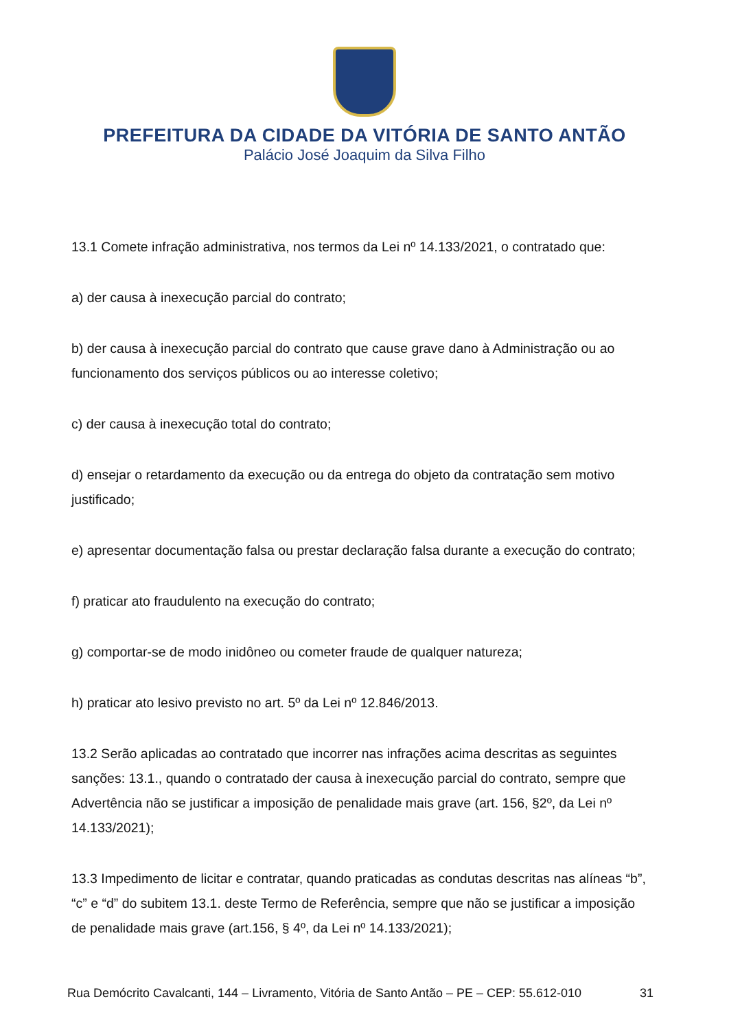PREFEITURA DA CIDADE DA VITÓRIA DE SANTO ANTÃO
Palácio José Joaquim da Silva Filho
13.1 Comete infração administrativa, nos termos da Lei nº 14.133/2021, o contratado que:
a) der causa à inexecução parcial do contrato;
b) der causa à inexecução parcial do contrato que cause grave dano à Administração ou ao funcionamento dos serviços públicos ou ao interesse coletivo;
c) der causa à inexecução total do contrato;
d) ensejar o retardamento da execução ou da entrega do objeto da contratação sem motivo justificado;
e) apresentar documentação falsa ou prestar declaração falsa durante a execução do contrato;
f) praticar ato fraudulento na execução do contrato;
g) comportar-se de modo inidôneo ou cometer fraude de qualquer natureza;
h) praticar ato lesivo previsto no art. 5º da Lei nº 12.846/2013.
13.2 Serão aplicadas ao contratado que incorrer nas infrações acima descritas as seguintes sanções: 13.1., quando o contratado der causa à inexecução parcial do contrato, sempre que Advertência não se justificar a imposição de penalidade mais grave (art. 156, §2º, da Lei nº 14.133/2021);
13.3 Impedimento de licitar e contratar, quando praticadas as condutas descritas nas alíneas “b”, “c” e “d” do subitem 13.1. deste Termo de Referência, sempre que não se justificar a imposição de penalidade mais grave (art.156, § 4º, da Lei nº 14.133/2021);
Rua Demócrito Cavalcanti, 144 – Livramento, Vitória de Santo Antão – PE – CEP: 55.612-010 31